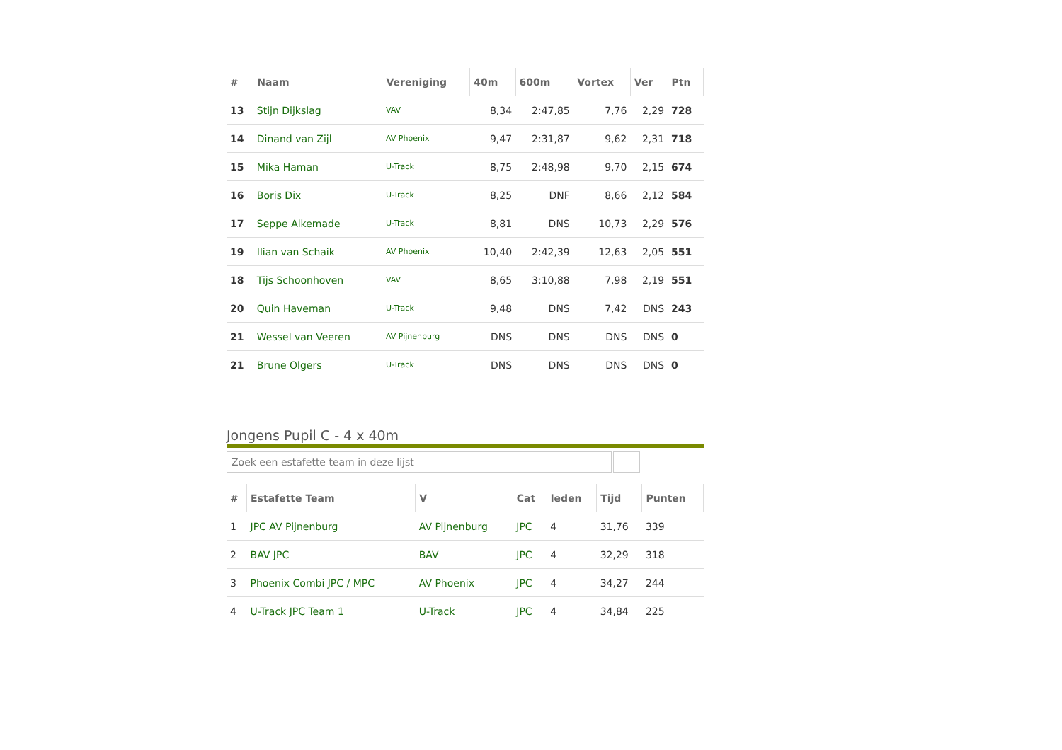| # | Naam | Vereniging | 40m | 600m | Vortex | Ver | Ptn |
| --- | --- | --- | --- | --- | --- | --- | --- |
| 13 | Stijn Dijkslag | VAV | 8,34 | 2:47,85 | 7,76 | 2,29 | 728 |
| 14 | Dinand van Zijl | AV Phoenix | 9,47 | 2:31,87 | 9,62 | 2,31 | 718 |
| 15 | Mika Haman | U-Track | 8,75 | 2:48,98 | 9,70 | 2,15 | 674 |
| 16 | Boris Dix | U-Track | 8,25 | DNF | 8,66 | 2,12 | 584 |
| 17 | Seppe Alkemade | U-Track | 8,81 | DNS | 10,73 | 2,29 | 576 |
| 19 | Ilian van Schaik | AV Phoenix | 10,40 | 2:42,39 | 12,63 | 2,05 | 551 |
| 18 | Tijs Schoonhoven | VAV | 8,65 | 3:10,88 | 7,98 | 2,19 | 551 |
| 20 | Quin Haveman | U-Track | 9,48 | DNS | 7,42 | DNS | 243 |
| 21 | Wessel van Veeren | AV Pijnenburg | DNS | DNS | DNS | DNS | 0 |
| 21 | Brune Olgers | U-Track | DNS | DNS | DNS | DNS | 0 |
Jongens Pupil C - 4 x 40m
Zoek een estafette team in deze lijst
| # | Estafette Team | V | Cat | leden | Tijd | Punten |
| --- | --- | --- | --- | --- | --- | --- |
| 1 | JPC AV Pijnenburg | AV Pijnenburg | JPC | 4 | 31,76 | 339 |
| 2 | BAV JPC | BAV | JPC | 4 | 32,29 | 318 |
| 3 | Phoenix Combi JPC / MPC | AV Phoenix | JPC | 4 | 34,27 | 244 |
| 4 | U-Track JPC Team 1 | U-Track | JPC | 4 | 34,84 | 225 |